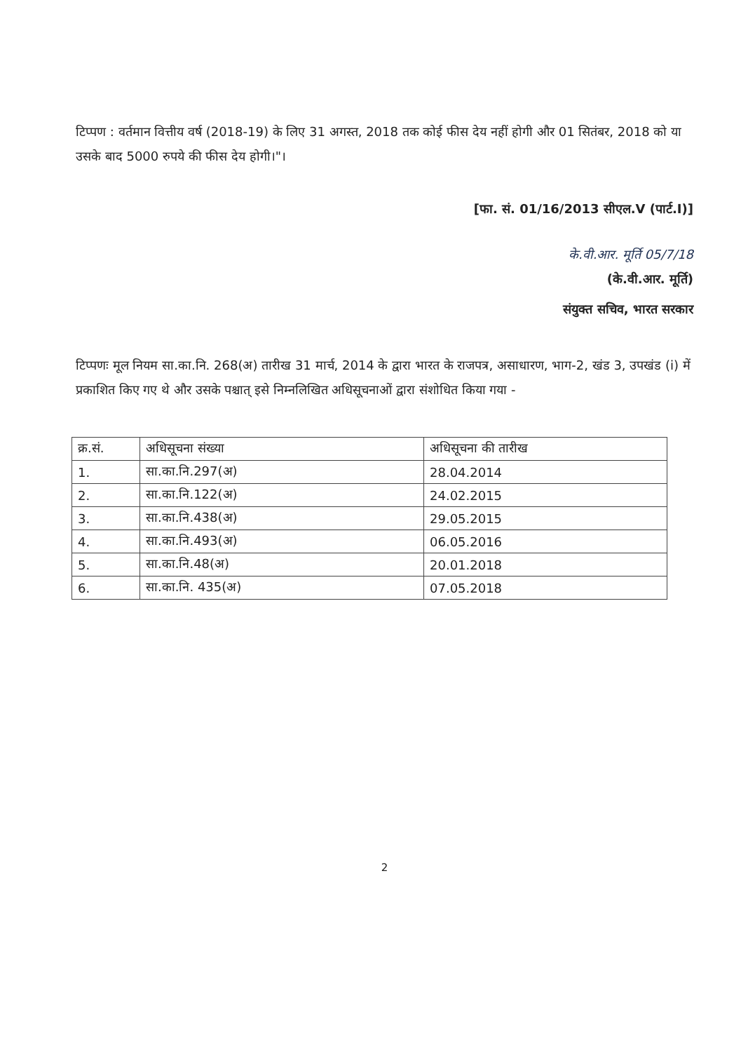टिप्पण : वर्तमान वित्तीय वर्ष (2018-19) के लिए 31 अगस्त, 2018 तक कोई फीस देय नहीं होगी और 01 सितंबर, 2018 को या उसके बाद 5000 रुपये की फीस देय होगी।"।
[फा. सं. 01/16/2013 सीएल.V (पार्ट.I)]
के.वी.आर. मूर्ति 05/7/18
(के.वी.आर. मूर्ति)
संयुक्त सचिव, भारत सरकार
टिप्पणः मूल नियम सा.का.नि. 268(अ) तारीख 31 मार्च, 2014 के द्वारा भारत के राजपत्र, असाधारण, भाग-2, खंड 3, उपखंड (i) में प्रकाशित किए गए थे और उसके पश्चात् इसे निम्नलिखित अधिसूचनाओं द्वारा संशोधित किया गया -
| क्र.सं. | अधिसूचना संख्या | अधिसूचना की तारीख |
| --- | --- | --- |
| 1. | सा.का.नि.297(अ) | 28.04.2014 |
| 2. | सा.का.नि.122(अ) | 24.02.2015 |
| 3. | सा.का.नि.438(अ) | 29.05.2015 |
| 4. | सा.का.नि.493(अ) | 06.05.2016 |
| 5. | सा.का.नि.48(अ) | 20.01.2018 |
| 6. | सा.का.नि. 435(अ) | 07.05.2018 |
2